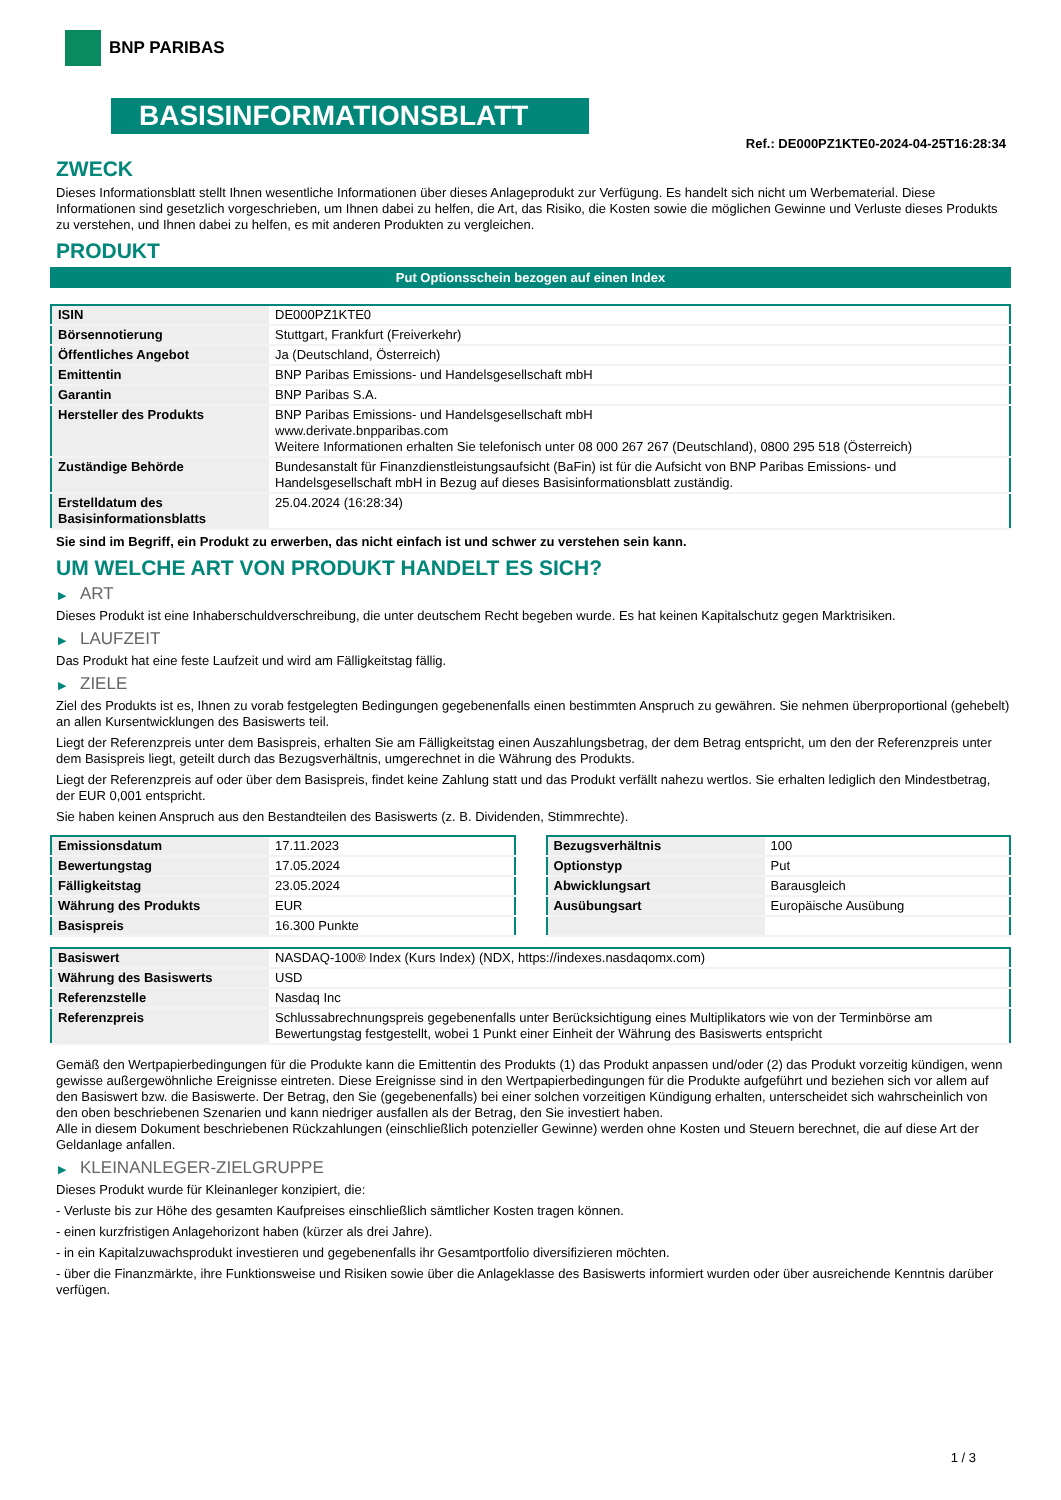BNP PARIBAS
BASISINFORMATIONSBLATT
Ref.: DE000PZ1KTE0-2024-04-25T16:28:34
ZWECK
Dieses Informationsblatt stellt Ihnen wesentliche Informationen über dieses Anlageprodukt zur Verfügung. Es handelt sich nicht um Werbematerial. Diese Informationen sind gesetzlich vorgeschrieben, um Ihnen dabei zu helfen, die Art, das Risiko, die Kosten sowie die möglichen Gewinne und Verluste dieses Produkts zu verstehen, und Ihnen dabei zu helfen, es mit anderen Produkten zu vergleichen.
PRODUKT
Put Optionsschein bezogen auf einen Index
| ISIN | DE000PZ1KTE0 |
| Börsennotierung | Stuttgart, Frankfurt (Freiverkehr) |
| Öffentliches Angebot | Ja (Deutschland, Österreich) |
| Emittentin | BNP Paribas Emissions- und Handelsgesellschaft mbH |
| Garantin | BNP Paribas S.A. |
| Hersteller des Produkts | BNP Paribas Emissions- und Handelsgesellschaft mbH www.derivate.bnpparibas.com Weitere Informationen erhalten Sie telefonisch unter 08 000 267 267 (Deutschland), 0800 295 518 (Österreich) |
| Zuständige Behörde | Bundesanstalt für Finanzdienstleistungsaufsicht (BaFin) ist für die Aufsicht von BNP Paribas Emissions- und Handelsgesellschaft mbH in Bezug auf dieses Basisinformationsblatt zuständig. |
| Erstelldatum des Basisinformationsblatts | 25.04.2024 (16:28:34) |
Sie sind im Begriff, ein Produkt zu erwerben, das nicht einfach ist und schwer zu verstehen sein kann.
UM WELCHE ART VON PRODUKT HANDELT ES SICH?
▶ ART
Dieses Produkt ist eine Inhaberschuldverschreibung, die unter deutschem Recht begeben wurde. Es hat keinen Kapitalschutz gegen Marktrisiken.
▶ LAUFZEIT
Das Produkt hat eine feste Laufzeit und wird am Fälligkeitstag fällig.
▶ ZIELE
Ziel des Produkts ist es, Ihnen zu vorab festgelegten Bedingungen gegebenenfalls einen bestimmten Anspruch zu gewähren. Sie nehmen überproportional (gehebelt) an allen Kursentwicklungen des Basiswerts teil.
Liegt der Referenzpreis unter dem Basispreis, erhalten Sie am Fälligkeitstag einen Auszahlungsbetrag, der dem Betrag entspricht, um den der Referenzpreis unter dem Basispreis liegt, geteilt durch das Bezugsverhältnis, umgerechnet in die Währung des Produkts.
Liegt der Referenzpreis auf oder über dem Basispreis, findet keine Zahlung statt und das Produkt verfällt nahezu wertlos. Sie erhalten lediglich den Mindestbetrag, der EUR 0,001 entspricht.
Sie haben keinen Anspruch aus den Bestandteilen des Basiswerts (z. B. Dividenden, Stimmrechte).
| Emissionsdatum | 17.11.2023 |
| Bewertungstag | 17.05.2024 |
| Fälligkeitstag | 23.05.2024 |
| Währung des Produkts | EUR |
| Basispreis | 16.300 Punkte |
| Bezugsverhältnis | 100 |
| Optionstyp | Put |
| Abwicklungsart | Barausgleich |
| Ausübungsart | Europäische Ausübung |
| Basiswert | NASDAQ-100® Index (Kurs Index) (NDX, https://indexes.nasdaqomx.com) |
| Währung des Basiswerts | USD |
| Referenzstelle | Nasdaq Inc |
| Referenzpreis | Schlussabrechnungspreis gegebenenfalls unter Berücksichtigung eines Multiplikators wie von der Terminbörse am Bewertungstag festgestellt, wobei 1 Punkt einer Einheit der Währung des Basiswerts entspricht |
Gemäß den Wertpapierbedingungen für die Produkte kann die Emittentin des Produkts (1) das Produkt anpassen und/oder (2) das Produkt vorzeitig kündigen, wenn gewisse außergewöhnliche Ereignisse eintreten. Diese Ereignisse sind in den Wertpapierbedingungen für die Produkte aufgeführt und beziehen sich vor allem auf den Basiswert bzw. die Basiswerte. Der Betrag, den Sie (gegebenenfalls) bei einer solchen vorzeitigen Kündigung erhalten, unterscheidet sich wahrscheinlich von den oben beschriebenen Szenarien und kann niedriger ausfallen als der Betrag, den Sie investiert haben.
Alle in diesem Dokument beschriebenen Rückzahlungen (einschließlich potenzieller Gewinne) werden ohne Kosten und Steuern berechnet, die auf diese Art der Geldanlage anfallen.
▶ KLEINANLEGER-ZIELGRUPPE
Dieses Produkt wurde für Kleinanleger konzipiert, die:
- Verluste bis zur Höhe des gesamten Kaufpreises einschließlich sämtlicher Kosten tragen können.
- einen kurzfristigen Anlagehorizont haben (kürzer als drei Jahre).
- in ein Kapitalzuwachsprodukt investieren und gegebenenfalls ihr Gesamtportfolio diversifizieren möchten.
- über die Finanzmärkte, ihre Funktionsweise und Risiken sowie über die Anlageklasse des Basiswerts informiert wurden oder über ausreichende Kenntnis darüber verfügen.
1 / 3